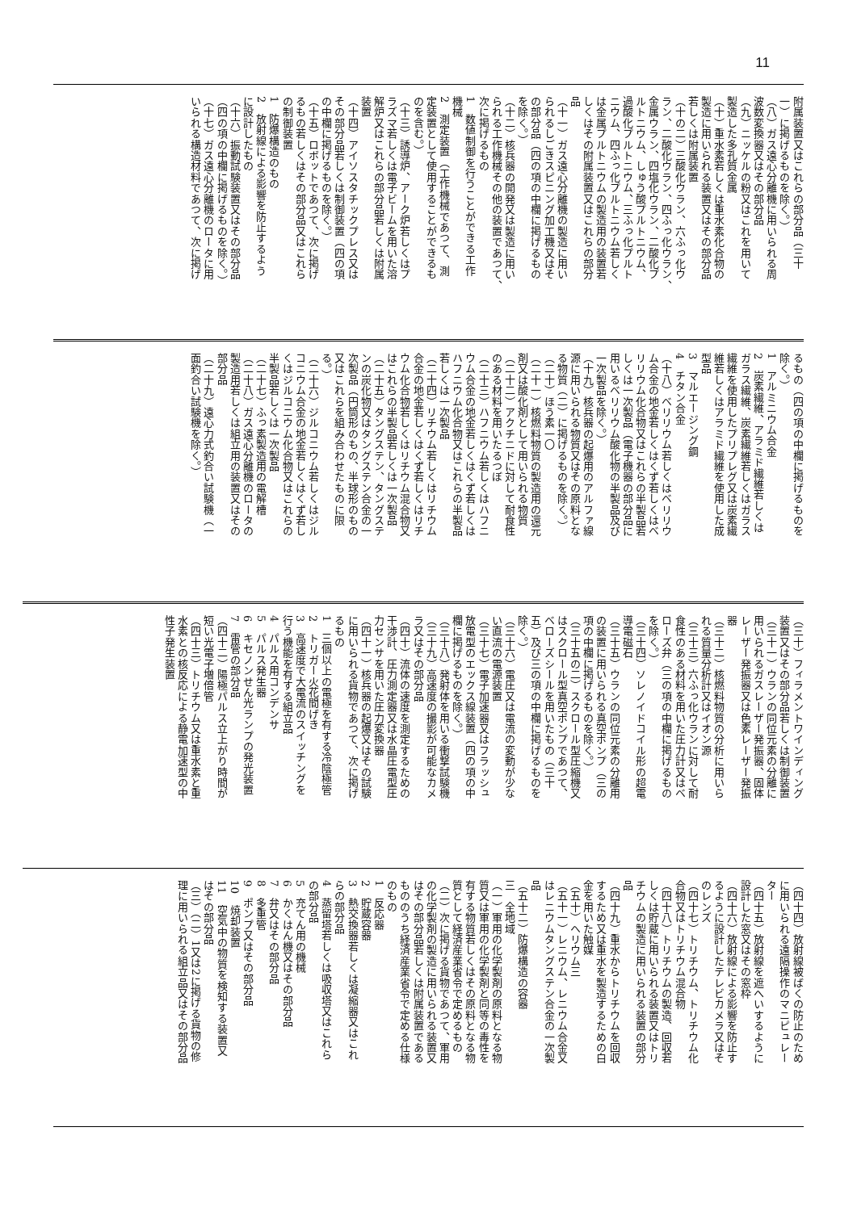11
附属装置又はこれらの部分品（三十
一）に掲げるものを除く。）
（八）ガス遠心分離機に用いられる周
波数変換器又はその部分品
（九）ニッケルの粉又はこれを用いて
製造した多孔質金属
（十）重水素若しくは重水素化合物の
製造に用いられる装置又はその部分品
若しくは附属装置
（十の二）三酸化ウラン、六ふっ化ウ
ラン、二酸化ウラン、四ふっ化ウラン、
金属ウラン、四塩化ウラン、二酸化プ
ルトニウム、しゅう酸プルトニウム、
過酸化プルトニウム、三ふっ化プルト
ニウム、四ふっ化プルトニウム若しく
は金属プルトニウムの製造用の装置若
しくはその附属装置又はこれらの部分
品
（十一）ガス遠心分離機の製造に用い
られるしごきスピニング加工機又はそ
の部分品（四の項の中欄に掲げるもの
を除く。）
（十二）核兵器の開発又は製造に用い
られる工作機械その他の装置であつて、
次に掲げるもの
1　数値制御を行うことができる工作
機械
2　測定装置（工作機械であつて、測
定装置として使用することができるも
のを含む。）
（十三）誘導炉、アーク炉若しくはプ
ラズマ若しくは電子ビームを用いた溶
解炉又はこれらの部分品若しくは附属
装置
（十四）アイソスタチックプレス又は
その部分品若しくは制御装置（四の項
の中欄に掲げるものを除く。）
（十五）ロボットであつて、次に掲げ
るもの若しくはその部分品又はこれら
の制御装置
1　防爆構造のもの
2　放射線による影響を防止するよう
に設計したもの
（十六）振動試験装置又はその部分品
（四の項の中欄に掲げるものを除く。）
（十七）ガス遠心分離機のロータに用
いられる構造材料であつて、次に掲げ
るもの（四の項の中欄に掲げるものを
除く。）
1　アルミニウム合金
2　炭素繊維、アラミド繊維若しくは
ガラス繊維、炭素繊維若しくはガラス
繊維を使用したプリプレグ又は炭素繊
維若しくはアラミド繊維を使用した成
型品
3　マルエージング鋼
4　チタン合金
（十八）ベリリウム若しくはベリリウ
ム合金の地金若しくはくず若しくはベ
リリウム化合物又はこれらの半製品若
しくは一次製品（電子機器の部分品に
用いるベリリウム酸化物の半製品及び
一次製品を除く。）
（十九）核兵器の起爆用のアルファ線
源に用いられる物質又はその原料とな
る物質（二）に掲げるものを除く。）
（二十）ほう素一〇
（二十一）核燃料物質の製造用の還元
剤又は酸化剤として用いられる物質
（二十二）アクチニドに対して耐食性
のある材料を用いたるつぼ
（二十三）ハフニウム若しくはハフニ
ウム合金の地金若しくはくず若しくは
ハフニウム化合物又はこれらの半製品
若しくは一次製品
（二十四）リチウム若しくはリチウム
合金の地金若しくはくず若しくはリチ
ウム化合物若しくはリチウム混合物又
はこれらの半製品若しくは一次製品
（二十五）タングステン、タングステ
ンの炭化物又はタングステン合金の一
次製品（円筒形のもの、半球形のもの
又はこれらを組み合わせたものに限
る。）
（二十六）ジルコニウム若しくはジル
コニウム合金の地金若しくはくず若し
くはジルコニウム化合物又はこれらの
半製品若しくは一次製品
（二十七）ふっ素製造用の電解槽
（二十八）ガス遠心分離機のロータの
製造用若しくは組立用の装置又はその
部分品
（二十九）遠心力式釣合い試験機（一
面釣合い試験機を除く。）
（三十）フィラメントワインディング
装置又はその部分品若しくは制御装置
（三十一）ウランの同位元素の分離に
用いられるガスレーザー発振器、固体
レーザー発振器又は色素レーザー発振
器
（三十二）核燃料物質の分析に用いら
れる質量分析計又はイオン源
（三十三）六ふっ化ウランに対して耐
食性のある材料を用いた圧力計又はベ
ローズ弁（三の項の中欄に掲げるもの
を除く。）
（三十四）ソレノイドコイル形の超電
導電磁石
（三十五）ウランの同位元素の分離用
の装置に用いられる真空ポンプ（三の
項の中欄に掲げるものを除く。）
（三十五の二）スクロール型圧縮機又
はスクロール型真空ポンプであつて、
ベローズシールを用いたもの（三十
五）及び三の項の中欄に掲げるものを
除く。）
（三十六）電圧又は電流の変動が少な
い直流の電源装置
（三十七）電子加速器又はフラッシュ
放電型のエックス線装置（四の項の中
欄に掲げるものを除く。）
（三十八）発射体を用いる衝撃試験機
（三十九）高速度の撮影が可能なカメ
ラ又はその部分品
（四十）流体の速度を測定するための
干渉計、圧力測定器又は水晶圧電型圧
力センサを用いた圧力変換器
（四十一）核兵器の起爆又はその試験
に用いられる貨物であつて、次に掲げ
るもの
1　三個以上の電極を有する冷陰極管
2　トリガー火花間げき
3　高速度で大電流のスイッチングを
行う機能を有する組立品
4　パルス用コンデンサ
5　パルス発生器
6　キセノンせん光ランプの発光装置
7　雷管の部分品
（四十二）陽極パルス立上がり時間が
短い光電子増倍管
（四十三）トリチウム又は重水素と重
水素との核反応による静電加速型の中
性子発生装置
（四十四）放射線被ばくの防止のため
に用いられる遠隔操作のマニピュレー
ター
（四十五）放射線を遮へいするように
設計した窓又はその窓枠
（四十六）放射線による影響を防止す
るように設計したテレビカメラ又はそ
のレンズ
（四十七）トリチウム、トリチウム化
合物又はトリチウム混合物
（四十八）トリチウムの製造、回収若
しくは貯蔵に用いられる装置又はトリ
チウムの製造に用いられる装置の部分
品
（四十九）重水からトリチウムを回収
するため又は重水を製造するための白
金を用いた触媒
（五十）ヘリウム三
（五十一）レニウム、レニウム合金又
はレニウムタングステン合金の一次製
品
（五十二）防爆構造の容器
三　全地域
（一）軍用の化学製剤の原料となる物
質又は軍用の化学製剤と同等の毒性を
有する物質若しくはその原料となる物
質として経済産業省令で定めるもの
（二）次に掲げる貨物であつて、軍用
の化学製剤の製造に用いられる装置又
はその部分品若しくは附属装置である
もののうち経済産業省令で定める仕様
のもの
1　反応器
2　貯蔵容器
3　熱交換器若しくは凝縮器又はこれ
らの部分品
4　蒸留塔若しくは吸収塔又はこれら
の部分品
5　充てん用の機械
6　かくはん機又はその部分品
7　弁又はその部分品
8　多重管
9　ポンプ又はその部分品
10　焼却装置
11　空気中の物質を検知する装置又
はその部分品
（三）（二）1又は2に掲げる貨物の修
理に用いられる組立品又はその部分品